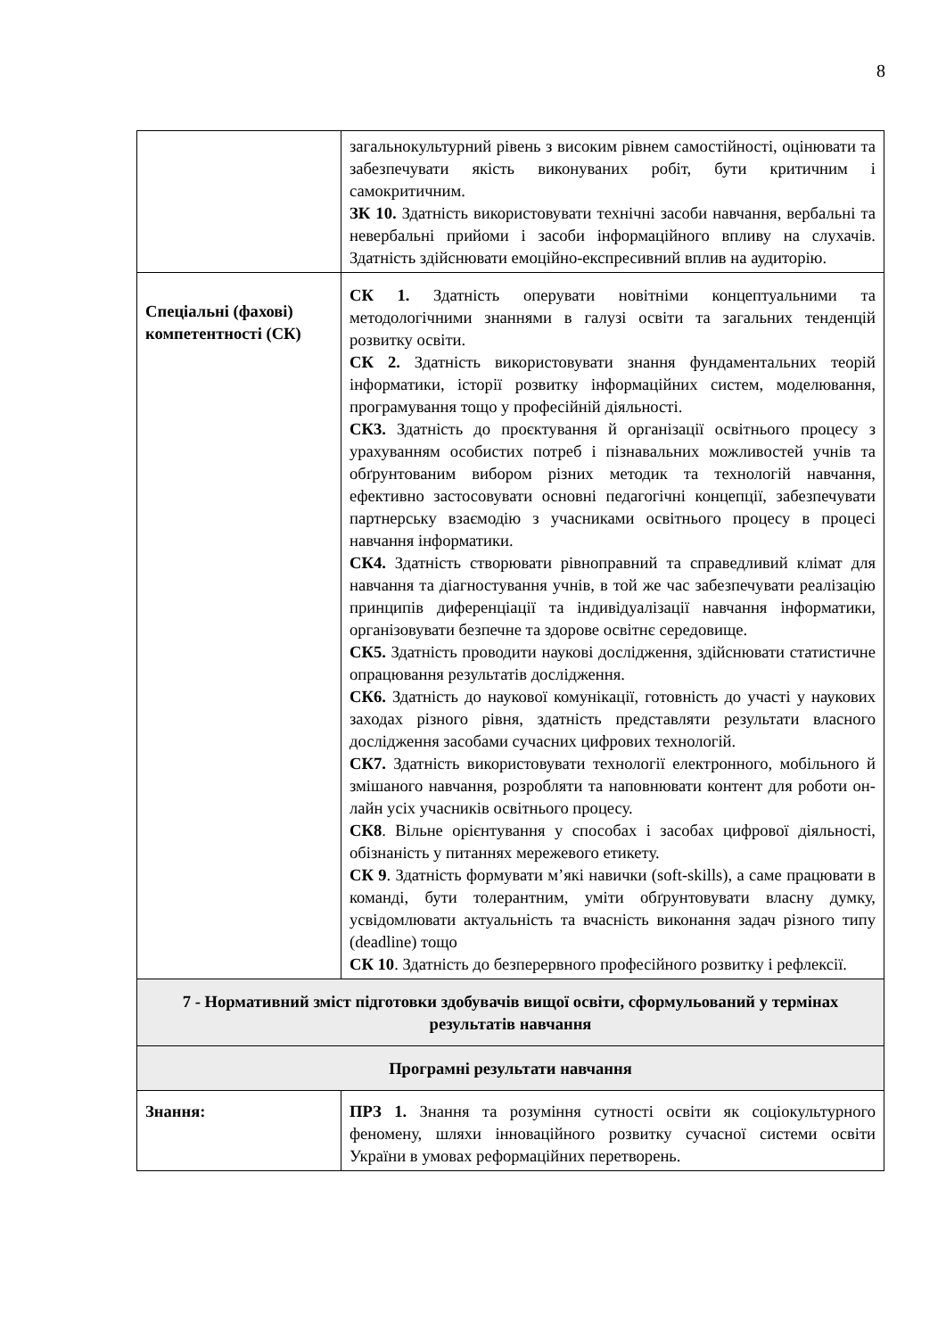8
| | загальнокультурний рівень з високим рівнем самостійності, оцінювати та забезпечувати якість виконуваних робіт, бути критичним і самокритичним. ЗК 10. Здатність використовувати технічні засоби навчання, вербальні та невербальні прийоми і засоби інформаційного впливу на слухачів. Здатність здійснювати емоційно-експресивний вплив на аудиторію. |
| Спеціальні (фахові) компетентності (СК) | СК 1. Здатність оперувати новітніми концептуальними та методологічними знаннями в галузі освіти та загальних тенденцій розвитку освіти. СК 2. Здатність використовувати знання фундаментальних теорій інформатики, історії розвитку інформаційних систем, моделювання, програмування тощо у професійній діяльності. СК3. Здатність до проєктування й організації освітнього процесу з урахуванням особистих потреб і пізнавальних можливостей учнів та обґрунтованим вибором різних методик та технологій навчання, ефективно застосовувати основні педагогічні концепції, забезпечувати партнерську взаємодію з учасниками освітнього процесу в процесі навчання інформатики. СК4. Здатність створювати рівноправний та справедливий клімат для навчання та діагностування учнів, в той же час забезпечувати реалізацію принципів диференціації та індивідуалізації навчання інформатики, організовувати безпечне та здорове освітнє середовище. СК5. Здатність проводити наукові дослідження, здійснювати статистичне опрацювання результатів дослідження. СК6. Здатність до наукової комунікації, готовність до участі у наукових заходах різного рівня, здатність представляти результати власного дослідження засобами сучасних цифрових технологій. СК7. Здатність використовувати технології електронного, мобільного й змішаного навчання, розробляти та наповнювати контент для роботи он-лайн усіх учасників освітнього процесу. СК8 . Вільне орієнтування у способах і засобах цифрової діяльності, обізнаність у питаннях мережевого етикету. СК 9 . Здатність формувати м’які навички (soft-skills), а саме працювати в команді, бути толерантним, уміти обґрунтовувати власну думку, усвідомлювати актуальність та вчасність виконання задач різного типу (deadline) тощо СК 10 . Здатність до безперервного професійного розвитку і рефлексії. |
| 7 - Нормативний зміст підготовки здобувачів вищої освіти, сформульований у термінах результатів навчання | |
| Програмні результати навчання | |
| Знання: | ПРЗ 1. Знання та розуміння сутності освіти як соціокультурного феномену, шляхи інноваційного розвитку сучасної системи освіти України в умовах реформаційних перетворень. |